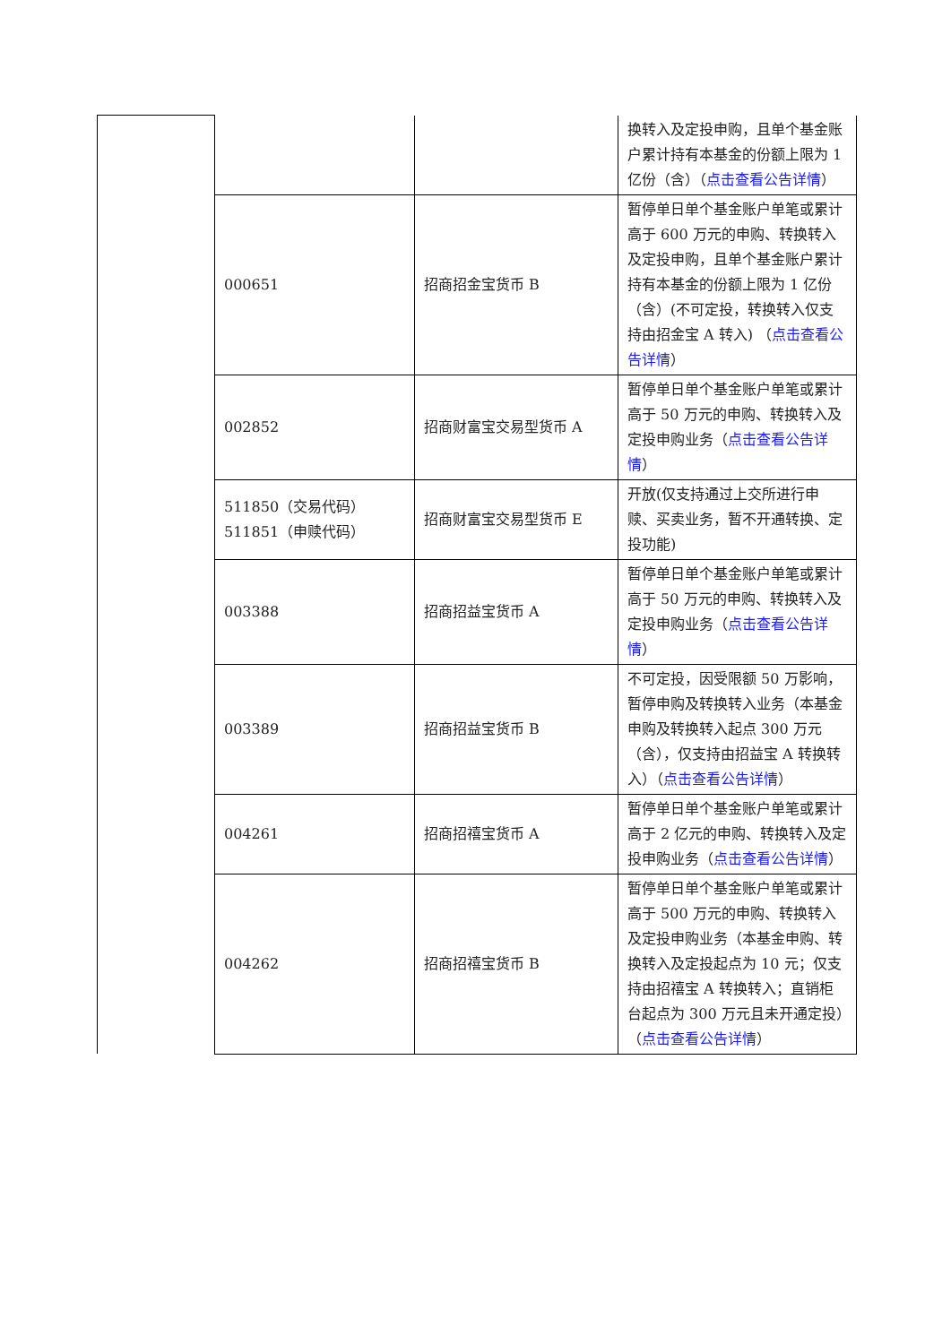| | | | 换转入及定投申购，且单个基金账户累计持有本基金的份额上限为 1 亿份（含）（ 点击查看公告详情 ） |
| | 000651 | 招商招金宝货币 B | 暂停单日单个基金账户单笔或累计高于 600 万元的申购、转换转入及定投申购，且单个基金账户累计持有本基金的份额上限为 1 亿份（含）(不可定投，转换转入仅支持由招金宝 A 转入) （ 点击查看公告详情 ） |
| | 002852 | 招商财富宝交易型货币 A | 暂停单日单个基金账户单笔或累计高于 50 万元的申购、转换转入及定投申购业务（ 点击查看公告详情 ） |
| | 511850（交易代码） 511851（申赎代码） | 招商财富宝交易型货币 E | 开放(仅支持通过上交所进行申赎、买卖业务，暂不开通转换、定投功能) |
| | 003388 | 招商招益宝货币 A | 暂停单日单个基金账户单笔或累计高于 50 万元的申购、转换转入及定投申购业务（ 点击查看公告详情 ） |
| | 003389 | 招商招益宝货币 B | 不可定投，因受限额 50 万影响，暂停申购及转换转入业务（本基金申购及转换转入起点 300 万元（含），仅支持由招益宝 A 转换转入）（ 点击查看公告详情 ） |
| | 004261 | 招商招禧宝货币 A | 暂停单日单个基金账户单笔或累计高于 2 亿元的申购、转换转入及定投申购业务（ 点击查看公告详情 ） |
| | 004262 | 招商招禧宝货币 B | 暂停单日单个基金账户单笔或累计高于 500 万元的申购、转换转入及定投申购业务（本基金申购、转换转入及定投起点为 10 元；仅支持由招禧宝 A 转换转入；直销柜台起点为 300 万元且未开通定投）（ 点击查看公告详情 ） |